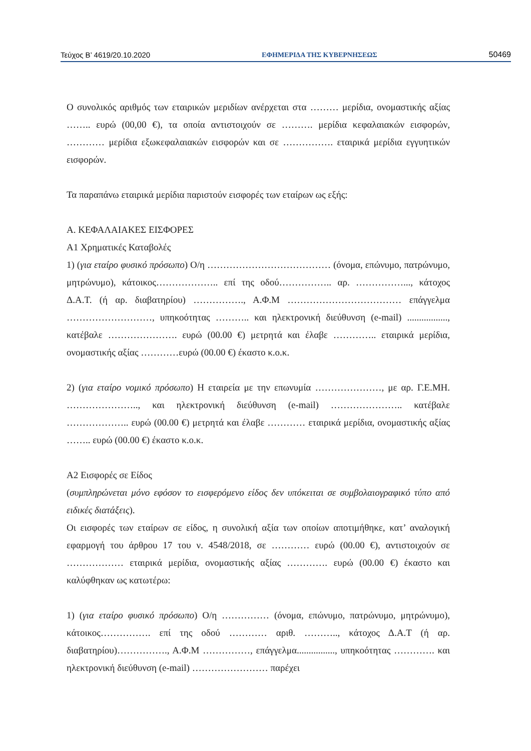Τεύχος Β’ 4619/20.10.2020 ΕΦΗΜΕΡΙΔΑ ΤΗΣ ΚΥΒΕΡΝΗΣΕΩΣ 50469
Ο συνολικός αριθμός των εταιρικών μεριδίων ανέρχεται στα ……… μερίδια, ονομαστικής αξίας …….. ευρώ (00,00 €), τα οποία αντιστοιχούν σε ………. μερίδια κεφαλαιακών εισφορών, ………… μερίδια εξωκεφαλαιακών εισφορών και σε ……………. εταιρικά μερίδια εγγυητικών εισφορών.
Τα παραπάνω εταιρικά μερίδια παριστούν εισφορές των εταίρων ως εξής:
Α. ΚΕΦΑΛΑΙΑΚΕΣ ΕΙΣΦΟΡΕΣ
Α1 Χρηματικές Καταβολές
1) (για εταίρο φυσικό πρόσωπο) Ο/η ………………………………… (όνομα, επώνυμο, πατρώνυμο, μητρώνυμο), κάτοικος……………….. επί της οδού…………….. αρ. ……………..., κάτοχος Δ.Α.Τ. (ή αρ. διαβατηρίου) ……………., Α.Φ.Μ ……………………………… επάγγελμα ………………………, υπηκοότητας ……….. και ηλεκτρονική διεύθυνση (e-mail) ................., κατέβαλε …………………. ευρώ (00.00 €) μετρητά και έλαβε ………….. εταιρικά μερίδια, ονομαστικής αξίας …………ευρώ (00.00 €) έκαστο κ.ο.κ.
2) (για εταίρο νομικό πρόσωπο) Η εταιρεία με την επωνυμία …………………, με αρ. Γ.Ε.ΜΗ. ………………….., και ηλεκτρονική διεύθυνση (e-mail) ………………….. κατέβαλε ……………….. ευρώ (00.00 €) μετρητά και έλαβε ………… εταιρικά μερίδια, ονομαστικής αξίας …….. ευρώ (00.00 €) έκαστο κ.ο.κ.
Α2 Εισφορές σε Είδος
(συμπληρώνεται μόνο εφόσον το εισφερόμενο είδος δεν υπόκειται σε συμβολαιογραφικό τύπο από ειδικές διατάξεις).
Οι εισφορές των εταίρων σε είδος, η συνολική αξία των οποίων αποτιμήθηκε, κατ’ αναλογική εφαρμογή του άρθρου 17 του ν. 4548/2018, σε ………… ευρώ (00.00 €), αντιστοιχούν σε ……………… εταιρικά μερίδια, ονομαστικής αξίας …………. ευρώ (00.00 €) έκαστο και καλύφθηκαν ως κατωτέρω:
1) (για εταίρο φυσικό πρόσωπο) Ο/η …………… (όνομα, επώνυμο, πατρώνυμο, μητρώνυμο), κάτοικος……………. επί της οδού ………… αριθ. ……….., κάτοχος Δ.Α.Τ (ή αρ. διαβατηρίου)……………., Α.Φ.Μ ……………, επάγγελμα................, υπηκοότητας …………. και ηλεκτρονική διεύθυνση (e-mail) …………………… παρέχει